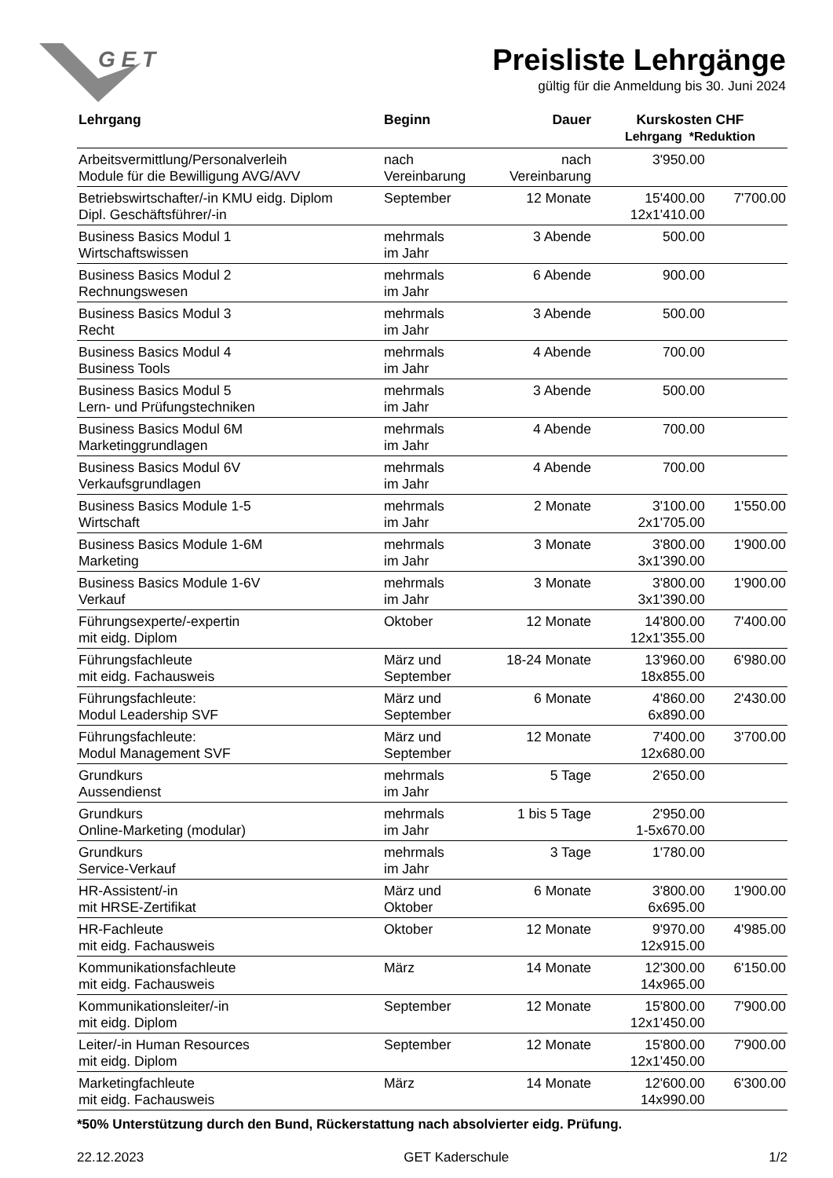G E T
Preisliste Lehrgänge
gültig für die Anmeldung bis 30. Juni 2024
| Lehrgang | Beginn | Dauer | Kurskosten CHF Lehrgang *Reduktion | |
| --- | --- | --- | --- | --- |
| Arbeitsvermittlung/Personalverleih Module für die Bewilligung AVG/AVV | nach Vereinbarung | nach Vereinbarung | 3'950.00 | |
| Betriebswirtschafter/-in KMU eidg. Diplom Dipl. Geschäftsführer/-in | September | 12 Monate | 15'400.00 12x1'410.00 | 7'700.00 |
| Business Basics Modul 1 Wirtschaftswissen | mehrmals im Jahr | 3 Abende | 500.00 | |
| Business Basics Modul 2 Rechnungswesen | mehrmals im Jahr | 6 Abende | 900.00 | |
| Business Basics Modul 3 Recht | mehrmals im Jahr | 3 Abende | 500.00 | |
| Business Basics Modul 4 Business Tools | mehrmals im Jahr | 4 Abende | 700.00 | |
| Business Basics Modul 5 Lern- und Prüfungstechniken | mehrmals im Jahr | 3 Abende | 500.00 | |
| Business Basics Modul 6M Marketinggrundlagen | mehrmals im Jahr | 4 Abende | 700.00 | |
| Business Basics Modul 6V Verkaufsgrundlagen | mehrmals im Jahr | 4 Abende | 700.00 | |
| Business Basics Module 1-5 Wirtschaft | mehrmals im Jahr | 2 Monate | 3'100.00 2x1'705.00 | 1'550.00 |
| Business Basics Module 1-6M Marketing | mehrmals im Jahr | 3 Monate | 3'800.00 3x1'390.00 | 1'900.00 |
| Business Basics Module 1-6V Verkauf | mehrmals im Jahr | 3 Monate | 3'800.00 3x1'390.00 | 1'900.00 |
| Führungsexperte/-expertin mit eidg. Diplom | Oktober | 12 Monate | 14'800.00 12x1'355.00 | 7'400.00 |
| Führungsfachleute mit eidg. Fachausweis | März und September | 18-24 Monate | 13'960.00 18x855.00 | 6'980.00 |
| Führungsfachleute: Modul Leadership SVF | März und September | 6 Monate | 4'860.00 6x890.00 | 2'430.00 |
| Führungsfachleute: Modul Management SVF | März und September | 12 Monate | 7'400.00 12x680.00 | 3'700.00 |
| Grundkurs Aussendienst | mehrmals im Jahr | 5 Tage | 2'650.00 | |
| Grundkurs Online-Marketing (modular) | mehrmals im Jahr | 1 bis 5 Tage | 2'950.00 1-5x670.00 | |
| Grundkurs Service-Verkauf | mehrmals im Jahr | 3 Tage | 1'780.00 | |
| HR-Assistent/-in mit HRSE-Zertifikat | März und Oktober | 6 Monate | 3'800.00 6x695.00 | 1'900.00 |
| HR-Fachleute mit eidg. Fachausweis | Oktober | 12 Monate | 9'970.00 12x915.00 | 4'985.00 |
| Kommunikationsfachleute mit eidg. Fachausweis | März | 14 Monate | 12'300.00 14x965.00 | 6'150.00 |
| Kommunikationsleiter/-in mit eidg. Diplom | September | 12 Monate | 15'800.00 12x1'450.00 | 7'900.00 |
| Leiter/-in Human Resources mit eidg. Diplom | September | 12 Monate | 15'800.00 12x1'450.00 | 7'900.00 |
| Marketingfachleute mit eidg. Fachausweis | März | 14 Monate | 12'600.00 14x990.00 | 6'300.00 |
*50% Unterstützung durch den Bund, Rückerstattung nach absolvierter eidg. Prüfung.
22.12.2023 GET Kaderschule 1/2